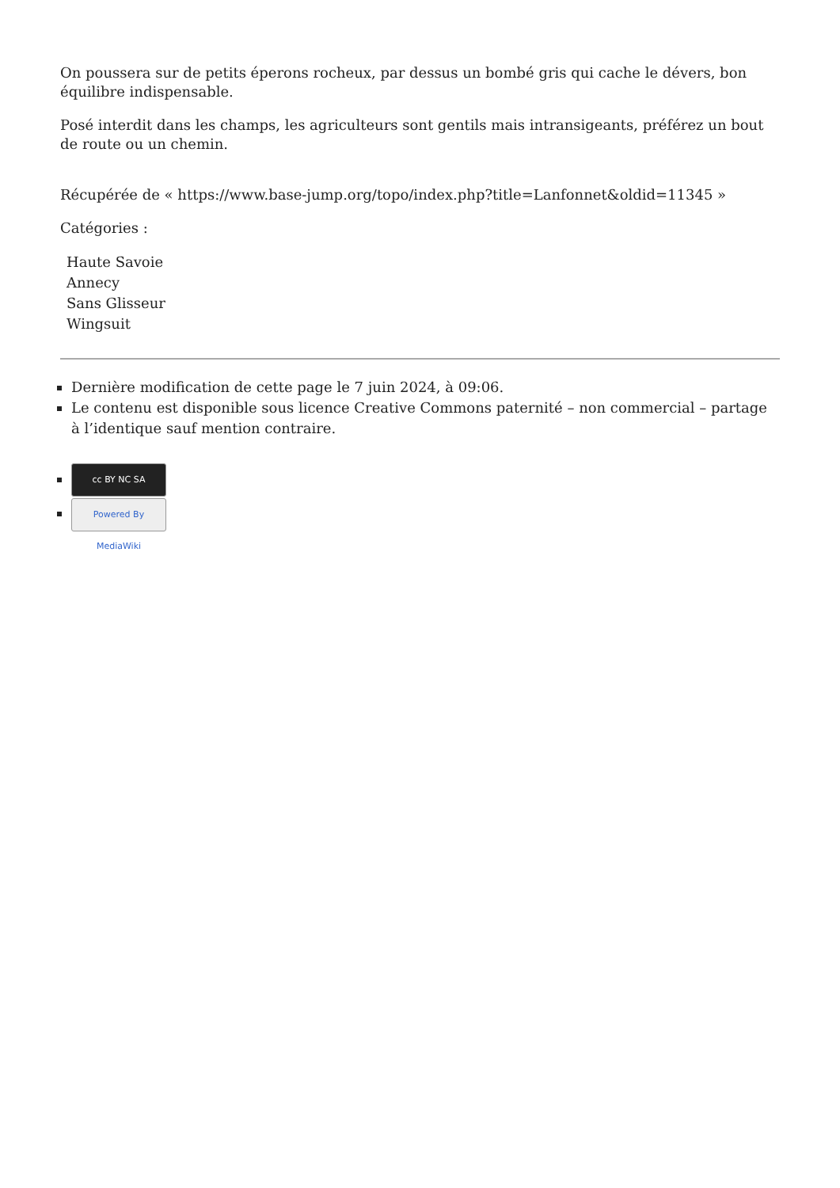On poussera sur de petits éperons rocheux, par dessus un bombé gris qui cache le dévers, bon équilibre indispensable.
Posé interdit dans les champs, les agriculteurs sont gentils mais intransigeants, préférez un bout de route ou un chemin.
Récupérée de « https://www.base-jump.org/topo/index.php?title=Lanfonnet&oldid=11345 »
Catégories :
Haute Savoie
Annecy
Sans Glisseur
Wingsuit
Dernière modification de cette page le 7 juin 2024, à 09:06.
Le contenu est disponible sous licence Creative Commons paternité – non commercial – partage à l’identique sauf mention contraire.
cc BY NC SA
Powered By MediaWiki